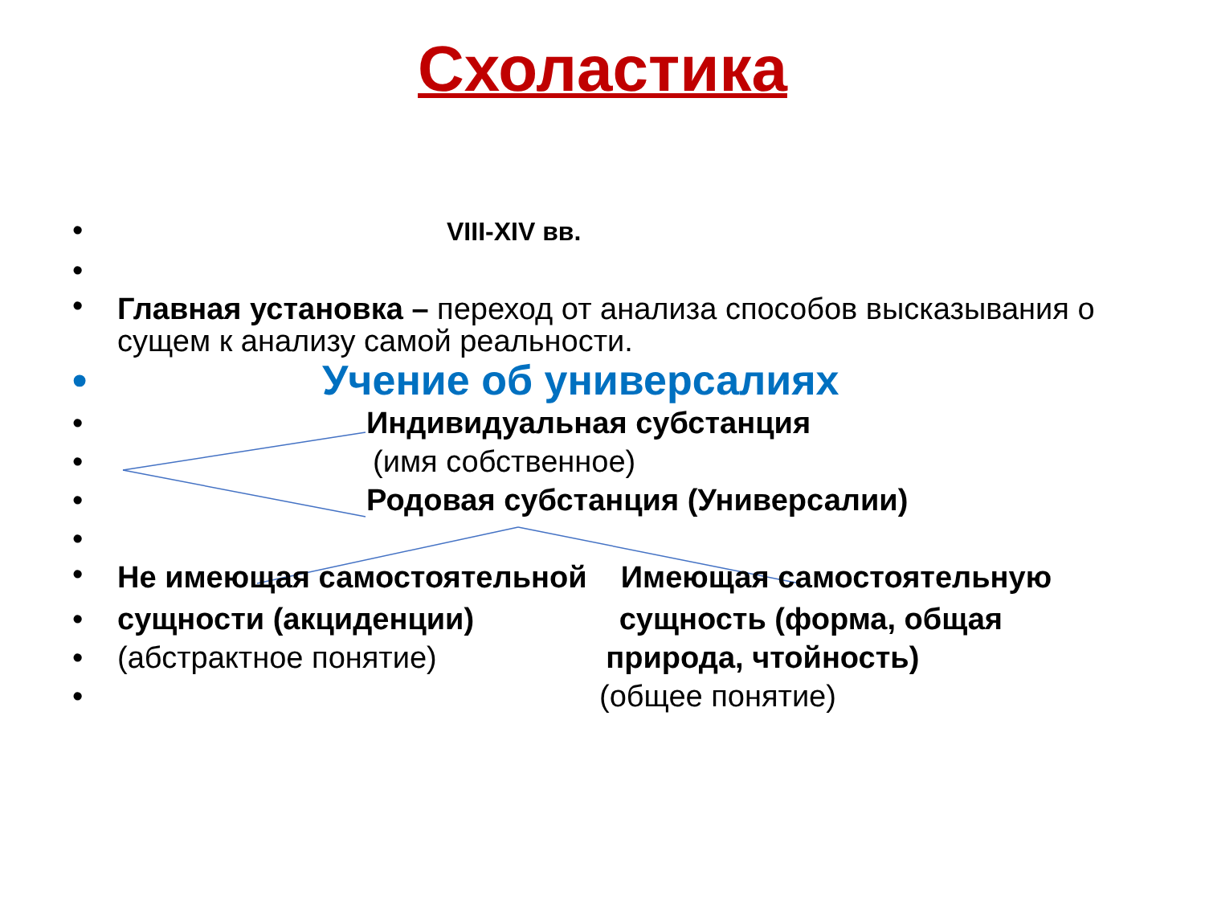Схоластика
• VIII-XIV вв.
•
• Главная установка – переход от анализа способов высказывания о сущем к анализу самой реальности.
• Учение об универсалиях
• Индивидуальная субстанция
• (имя собственное)
• Родовая субстанция (Универсалии)
•
• Не имеющая самостоятельной Имеющая самостоятельную
• сущности (акциденции) сущность (форма, общая
• (абстрактное понятие) природа, чтойность)
• (общее понятие)